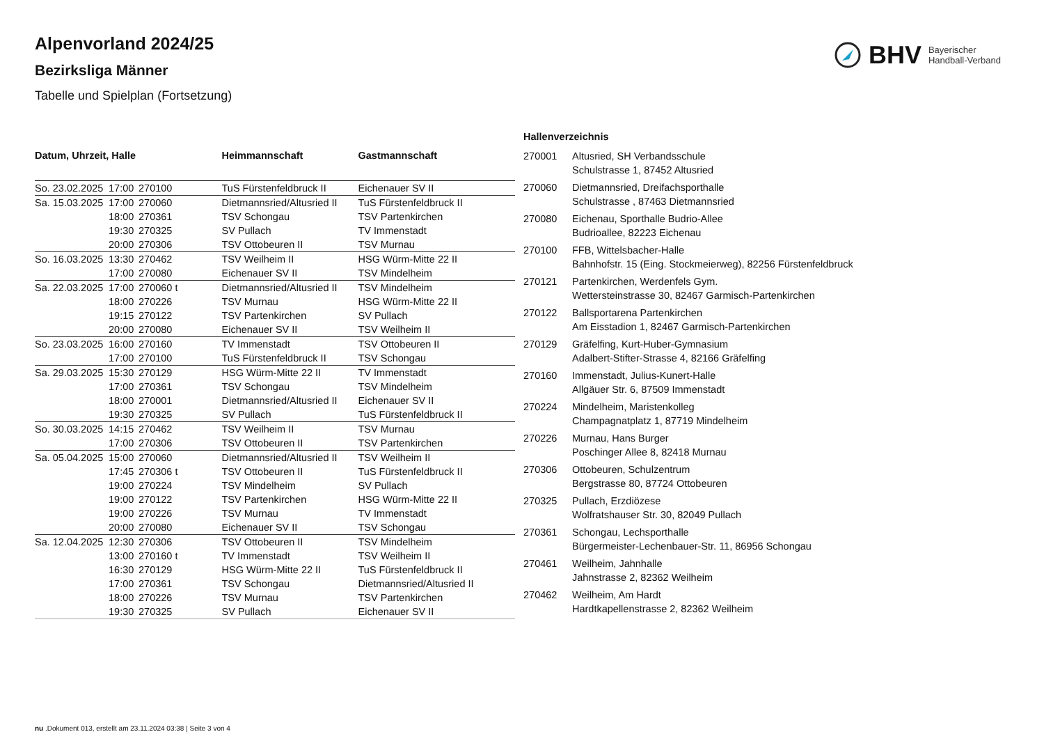Alpenvorland 2024/25
Bezirksliga Männer
Tabelle und Spielplan (Fortsetzung)
BHV Bayerischer
Handball-Verband
| Datum, Uhrzeit, Halle | | | Heimmannschaft | Gastmannschaft |
| --- | --- | --- | --- | --- |
| So. 23.02.2025 | 17:00 | 270100 | TuS Fürstenfeldbruck II | Eichenauer SV II |
| Sa. 15.03.2025 | 17:00 | 270060 | Dietmannsried/Altusried II | TuS Fürstenfeldbruck II |
| | 18:00 | 270361 | TSV Schongau | TSV Partenkirchen |
| | 19:30 | 270325 | SV Pullach | TV Immenstadt |
| | 20:00 | 270306 | TSV Ottobeuren II | TSV Murnau |
| So. 16.03.2025 | 13:30 | 270462 | TSV Weilheim II | HSG Würm-Mitte 22 II |
| | 17:00 | 270080 | Eichenauer SV II | TSV Mindelheim |
| Sa. 22.03.2025 | 17:00 | 270060 t | Dietmannsried/Altusried II | TSV Mindelheim |
| | 18:00 | 270226 | TSV Murnau | HSG Würm-Mitte 22 II |
| | 19:15 | 270122 | TSV Partenkirchen | SV Pullach |
| | 20:00 | 270080 | Eichenauer SV II | TSV Weilheim II |
| So. 23.03.2025 | 16:00 | 270160 | TV Immenstadt | TSV Ottobeuren II |
| | 17:00 | 270100 | TuS Fürstenfeldbruck II | TSV Schongau |
| Sa. 29.03.2025 | 15:30 | 270129 | HSG Würm-Mitte 22 II | TV Immenstadt |
| | 17:00 | 270361 | TSV Schongau | TSV Mindelheim |
| | 18:00 | 270001 | Dietmannsried/Altusried II | Eichenauer SV II |
| | 19:30 | 270325 | SV Pullach | TuS Fürstenfeldbruck II |
| So. 30.03.2025 | 14:15 | 270462 | TSV Weilheim II | TSV Murnau |
| | 17:00 | 270306 | TSV Ottobeuren II | TSV Partenkirchen |
| Sa. 05.04.2025 | 15:00 | 270060 | Dietmannsried/Altusried II | TSV Weilheim II |
| | 17:45 | 270306 t | TSV Ottobeuren II | TuS Fürstenfeldbruck II |
| | 19:00 | 270224 | TSV Mindelheim | SV Pullach |
| | 19:00 | 270122 | TSV Partenkirchen | HSG Würm-Mitte 22 II |
| | 19:00 | 270226 | TSV Murnau | TV Immenstadt |
| | 20:00 | 270080 | Eichenauer SV II | TSV Schongau |
| Sa. 12.04.2025 | 12:30 | 270306 | TSV Ottobeuren II | TSV Mindelheim |
| | 13:00 | 270160 t | TV Immenstadt | TSV Weilheim II |
| | 16:30 | 270129 | HSG Würm-Mitte 22 II | TuS Fürstenfeldbruck II |
| | 17:00 | 270361 | TSV Schongau | Dietmannsried/Altusried II |
| | 18:00 | 270226 | TSV Murnau | TSV Partenkirchen |
| | 19:30 | 270325 | SV Pullach | Eichenauer SV II |
| Hallenverzeichnis | |
| --- | --- |
| 270001 | Altusried, SH Verbandsschule Schulstrasse 1, 87452 Altusried |
| 270060 | Dietmannsried, Dreifachsporthalle Schulstrasse , 87463 Dietmannsried |
| 270080 | Eichenau, Sporthalle Budrio-Allee Budrioallee, 82223 Eichenau |
| 270100 | FFB, Wittelsbacher-Halle Bahnhofstr. 15 (Eing. Stockmeierweg), 82256 Fürstenfeldbruck |
| 270121 | Partenkirchen, Werdenfels Gym. Wettersteinstrasse 30, 82467 Garmisch-Partenkirchen |
| 270122 | Ballsportarena Partenkirchen Am Eisstadion 1, 82467 Garmisch-Partenkirchen |
| 270129 | Gräfelfing, Kurt-Huber-Gymnasium Adalbert-Stifter-Strasse 4, 82166 Gräfelfing |
| 270160 | Immenstadt, Julius-Kunert-Halle Allgäuer Str. 6, 87509 Immenstadt |
| 270224 | Mindelheim, Maristenkolleg Champagnatplatz 1, 87719 Mindelheim |
| 270226 | Murnau, Hans Burger Poschinger Allee 8, 82418 Murnau |
| 270306 | Ottobeuren, Schulzentrum Bergstrasse 80, 87724 Ottobeuren |
| 270325 | Pullach, Erzdiözese Wolfratshauser Str. 30, 82049 Pullach |
| 270361 | Schongau, Lechsporthalle Bürgermeister-Lechenbauer-Str. 11, 86956 Schongau |
| 270461 | Weilheim, Jahnhalle Jahnstrasse 2, 82362 Weilheim |
| 270462 | Weilheim, Am Hardt Hardtkapellenstrasse 2, 82362 Weilheim |
nu .Dokument 013, erstellt am 23.11.2024 03:38 | Seite 3 von 4